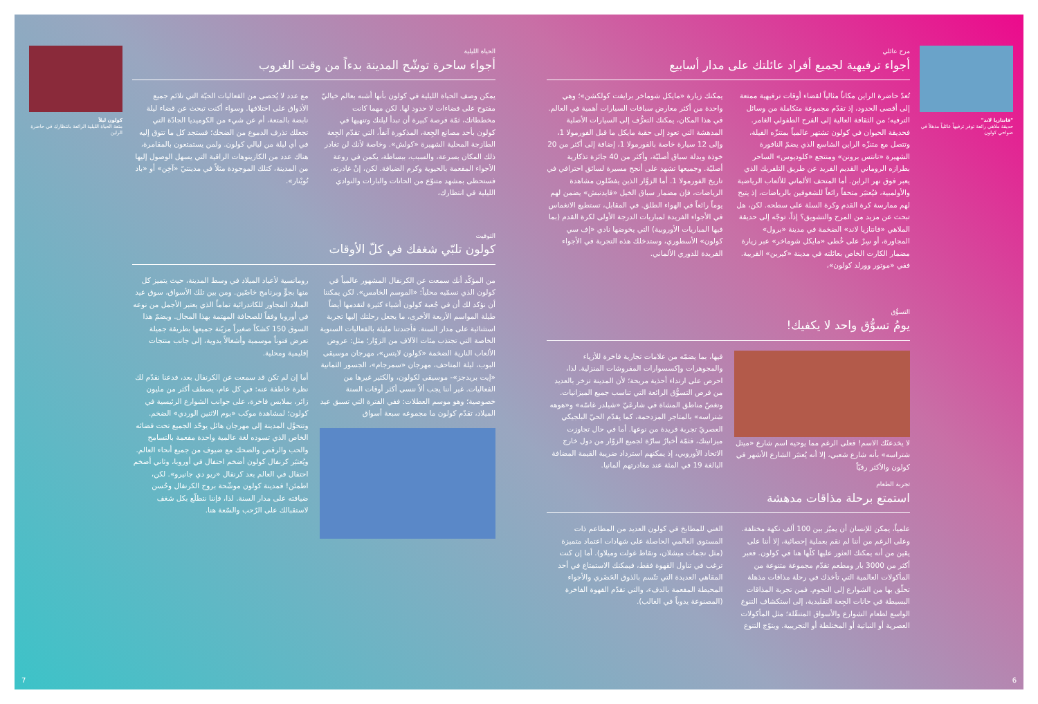"فانتازيا لاند"
حديقة ملاهي رائعة توفر ترفيهاً عائلياً مذهلاً في ضواحي كولون
مرح عائلي
أجواء ترفيهية لجميع أفراد عائلتك على مدار أسابيع
تُعدّ حاضرة الراين مكاناً مثالياً لقضاء أوقات ترفيهية ممتعة إلى أقصى الحدود، إذ تقدّم مجموعة متكاملة من وسائل الترفيه؛ من الثقافة العالية إلى الفرح الطفولي الغامر. فحديقة الحيوان في كولون تشتهر عالمياً بمتنزّه الفيلة، وتتصل مع متنزّه الراين الشاسع الذي يضمّ النافورة الشهيرة «تانتس برونن» ومنتجع «كلوديوس» الساحر بطرازه الروماني القديم الفريد عن طريق التلفريك الذي يعبر فوق نهر الراين. أما المتحف الألماني للألعاب الرياضية والأولمبية، فيُعتبَر متحفاً رائعاً للشغوفين بالرياضات، إذ يتيح لهم ممارسة كرة القدم وكرة السلة على سطحه. لكن، هل تبحث عن مزيد من المرح والتشويق؟ إذاً، توجّه إلى حديقة الملاهي «فانتازيا لاند» الضخمة في مدينة «برول» المجاورة، أو سِرْ على خُطى «مايكل شوماخر» عبر زيارة مضمار الكارت الخاص بعائلته في مدينة «كيربن» القريبة. ففي «موتور وورلد كولون»،
يمكنك زيارة «مايكل شوماخر برايفت كولكشن»؛ وهي واحدة من أكثر معارض سباقات السيارات أهمية في العالم. في هذا المكان، يمكنك التعرُّف إلى السيارات الأصلية المدهشة التي تعود إلى حقبة مايكل ما قبل الفورمولا 1، وإلى 12 سيارة خاصة بالفورمولا 1، إضافة إلى أكثر من 20 خوذة وبدلة سباق أصليّة، وأكثر من 40 جائزة تذكارية أصليّة. وجميعها تشهد على أنجح مسيرة لسائق احترافي في تاريخ الفورمولا 1. أما الزوَّار الذين يفضّلون مشاهدة الرياضات، فإن مضمار سباق الخيل «فايدنبش» يضمن لهم يوماً رائعاً في الهواء الطلق. في المقابل، تستطيع الانغماس في الأجواء الفريدة لمباريات الدرجة الأولى لكرة القدم (بما فيها المباريات الأوروبية) التي يخوضها نادي «إف سي كولون» الأسطوري، وستدخلك هذه التجربة في الأجواء الفريدة للدوري الألماني.
التسوُّق
يومُ تسوُّق واحد لا يكفيك!
لا يخدعنّك الاسم! فعلى الرغم مما يوحيه اسم شارع «ميتل شتراسه» بأنه شارع شعبي، إلا أنه يُعتبَر الشارع الأشهر في كولون والأكثر رقيّاً
فيها، بما يضمّه من علامات تجارية فاخرة للأزياء والمجوهرات وإكسسوارات المفروشات المنزلية. لذا، احرص على ارتداء أحذية مريحة؛ لأن المدينة تزخر بالعديد من فرص التسوُّق الرائعة التي تناسب جميع الميزانيات. وتغصّ مناطق المشاة في شارعَيّ «شيلدر غاسّه» و«هوهه شتراسه» بالمتاجر المزدحمة، كما يقدّم الحيّ البلجيكي العصريّ تجربة فريدة من نوعها. أما في حال تجاوزت ميزانيتك، فثمّة أخبارٌ سارّة لجميع الزوّار من دول خارج الاتحاد الأوروبي، إذ يمكنهم استرداد ضريبة القيمة المضافة البالغة 19 في المئة عند مغادرتهم ألمانيا.
تجربة الطعام
استمتع برحلة مذاقات مدهشة
علمياً، يمكن للإنسان أن يميّز بين 100 ألف نكهة مختلفة. وعلى الرغم من أننا لم نقم بعملية إحصائية، إلا أننا على يقين من أنه يمكنك العثور عليها كلّها هنا في كولون. فعبر أكثر من 3000 بار ومطعم تقدّم مجموعة متنوعة من المأكولات العالمية التي تأخذك في رحلة مذاقات مذهلة تحلّق بها من الشوارع إلى النجوم. فمن تجربة المذاقات البسيطة في حانات الجِعة التقليدية، إلى استكشاف التنوع الواسع لطعام الشوارع والأسواق المتنقّلة؛ مثل المأكولات العصرية أو النباتية أو المختلطة أو التجريبية. ويتوّج التنوع
الغني للمطابخ في كولون العديد من المطاعم ذات المستوى العالمي الحاصلة على شهادات اعتماد متميزة (مثل نجمات ميشلان، ونقاط غولت وميلاو). أما إن كنت ترغب في تناول القهوة فقط، فيمكنك الاستمتاع في أحد المقاهي العديدة التي تتّسم بالذوق الحَضَري والأجواء المحيطة المفعمة بالدفء، والتي تقدّم القهوة الفاخرة (المصنوعة يدوياً في الغالب).
الحياة الليلية
أجواء ساحرة توشّح المدينة بدءاً من وقت الغروب
يمكن وصف الحياة الليلية في كولون بأنها أشبه بعالم خياليّ مفتوح على فضاءات لا حدود لها. لكن مهما كانت مخططاتك، ثمّة فرصة كبيرة أن تبدأ ليلتك وتنهيها في كولون بأحد مصانع الجِعة، المذكورة آنفاً، التي تقدّم الجِعة الطازجة المحلية الشهيرة «كولش». وخاصة لأنك لن تغادر ذلك المكان بسرعة، والسبب، ببساطة، يكمن في روعة الأجواء المفعمة بالحيوية وكرم الضيافة. لكن، إنْ غادرته، فستحظى بمشهد متنوّع من الحانات والبارات والنوادي الليلية في انتظارك،
مع عدد لا يُحصى من الفعاليات الحيّة التي تلائم جميع الأذواق على اختلافها. وسواء أكنت تبحث عن قضاء ليلة نابضة بالمتعة، أم عن شيء من الكوميديا الجادّة التي تجعلك تذرف الدموع من الضحك؛ فستجد كل ما تتوق إليه في أي ليلة من ليالي كولون. ولمن يستمتعون بالمقامرة، هناك عدد من الكازينوهات الراقية التي يسهل الوصول إليها من المدينة، كتلك الموجودة مثلاً في مدينتيّ «آخِن» أو «باد نُويْنار».
التوقيت
كولون تلبّي شغفك في كلّ الأوقات
من المؤكّد أنك سمعت عن الكرنفال المشهور عالمياً في كولون الذي نسمّيه محلياً: «الموسم الخامس». لكن يمكننا أن نؤكد لك أن في جُعبة كولون أشياء كثيرة لتقدمها أيضاً طيلة المواسم الأربعة الأخرى، ما يجعل رحلتك إليها تجربة استثنائية على مدار السنة. فأجندتنا مليئة بالفعاليات السنوية الخاصة التي تجتذب مئات الآلاف من الزوّار؛ مثل: عروض الألعاب النارية الضخمة «كولون لايتس»، مهرجان موسيقى البوب، ليلة المتاحف، مهرجان «سمرجام»، الجسور الثمانية «إيت بريدجز»- موسيقى لكولون، والكثير غيرها من الفعاليات. غير أننا يجب ألاّ ننسى أكثر أوقات السنة خصوصية؛ وهو موسم العطلات: ففي الفترة التي تسبق عيد الميلاد، تقدّم كولون ما مجموعه سبعة أسواق
رومانسية لأعياد الميلاد في وسط المدينة، حيث يتميز كل منها بجوٍّ وبرنامج خاصّين. ومن بين تلك الأسواق، سوق عيد الميلاد المجاور للكاتدرائية تماماً الذي يعتبر الأجمل من نوعه في أوروبا وفقاً للصحافة المهتمة بهذا المجال. ويضمّ هذا السوق 150 كشكاً صغيراً مزيّنة جميعها بطريقة جميلة تعرض فنوناً موسمية وأشغالاً يدوية، إلى جانب منتجات إقليمية ومحلية.
أما إن لم تكن قد سمعت عن الكرنفال بعد، فدعنا نقدّم لك نظرة خاطفة عنه: في كل عام، يصطف أكثر من مليون زائر، بملابس فاخرة، على جوانب الشوارع الرئيسية في كولون؛ لمشاهدة موكب «يوم الاثنين الوردي» الضخم. وتتحوَّل المدينة إلى مهرجان هائل يوحّد الجميع تحت فضائه الخاص الذي تسوده لغة عالمية واحدة مفعمة بالتسامح والحب والرقص والضحك مع ضيوف من جميع أنحاء العالم. ويُعتبَر كرنفال كولون أضخم احتفال في أوروبا، وثاني أضخم احتفال في العالم بعد كرنفال «ريو دي جانيرو». لكن، اطمئن! فمدينة كولون موشّحة بروح الكرنفال وحُسن ضيافته على مدار السنة. لذا، فإننا نتطلّع بكل شغف لاستقبالك على الرّحب والسّعة هنا.
كولون ليلاً
متعة الحياة الليلية الرائعة بانتظارك في حاضرة الراين
6 7